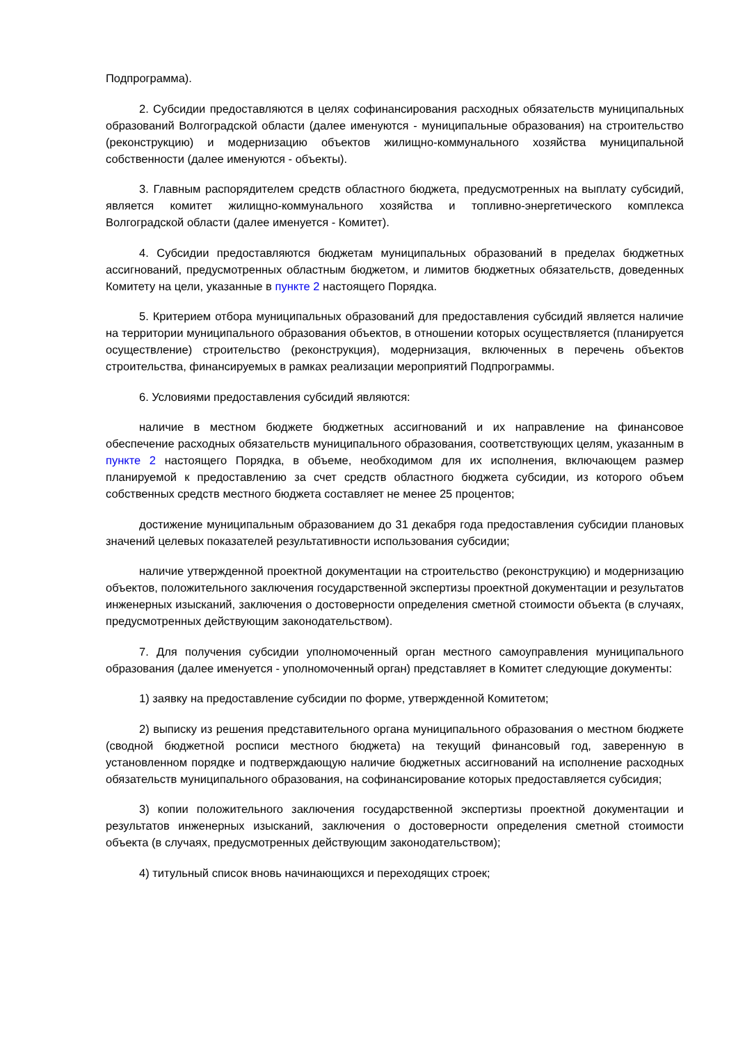Подпрограмма).
2. Субсидии предоставляются в целях софинансирования расходных обязательств муниципальных образований Волгоградской области (далее именуются - муниципальные образования) на строительство (реконструкцию) и модернизацию объектов жилищно-коммунального хозяйства муниципальной собственности (далее именуются - объекты).
3. Главным распорядителем средств областного бюджета, предусмотренных на выплату субсидий, является комитет жилищно-коммунального хозяйства и топливно-энергетического комплекса Волгоградской области (далее именуется - Комитет).
4. Субсидии предоставляются бюджетам муниципальных образований в пределах бюджетных ассигнований, предусмотренных областным бюджетом, и лимитов бюджетных обязательств, доведенных Комитету на цели, указанные в пункте 2 настоящего Порядка.
5. Критерием отбора муниципальных образований для предоставления субсидий является наличие на территории муниципального образования объектов, в отношении которых осуществляется (планируется осуществление) строительство (реконструкция), модернизация, включенных в перечень объектов строительства, финансируемых в рамках реализации мероприятий Подпрограммы.
6. Условиями предоставления субсидий являются:
наличие в местном бюджете бюджетных ассигнований и их направление на финансовое обеспечение расходных обязательств муниципального образования, соответствующих целям, указанным в пункте 2 настоящего Порядка, в объеме, необходимом для их исполнения, включающем размер планируемой к предоставлению за счет средств областного бюджета субсидии, из которого объем собственных средств местного бюджета составляет не менее 25 процентов;
достижение муниципальным образованием до 31 декабря года предоставления субсидии плановых значений целевых показателей результативности использования субсидии;
наличие утвержденной проектной документации на строительство (реконструкцию) и модернизацию объектов, положительного заключения государственной экспертизы проектной документации и результатов инженерных изысканий, заключения о достоверности определения сметной стоимости объекта (в случаях, предусмотренных действующим законодательством).
7. Для получения субсидии уполномоченный орган местного самоуправления муниципального образования (далее именуется - уполномоченный орган) представляет в Комитет следующие документы:
1) заявку на предоставление субсидии по форме, утвержденной Комитетом;
2) выписку из решения представительного органа муниципального образования о местном бюджете (сводной бюджетной росписи местного бюджета) на текущий финансовый год, заверенную в установленном порядке и подтверждающую наличие бюджетных ассигнований на исполнение расходных обязательств муниципального образования, на софинансирование которых предоставляется субсидия;
3) копии положительного заключения государственной экспертизы проектной документации и результатов инженерных изысканий, заключения о достоверности определения сметной стоимости объекта (в случаях, предусмотренных действующим законодательством);
4) титульный список вновь начинающихся и переходящих строек;